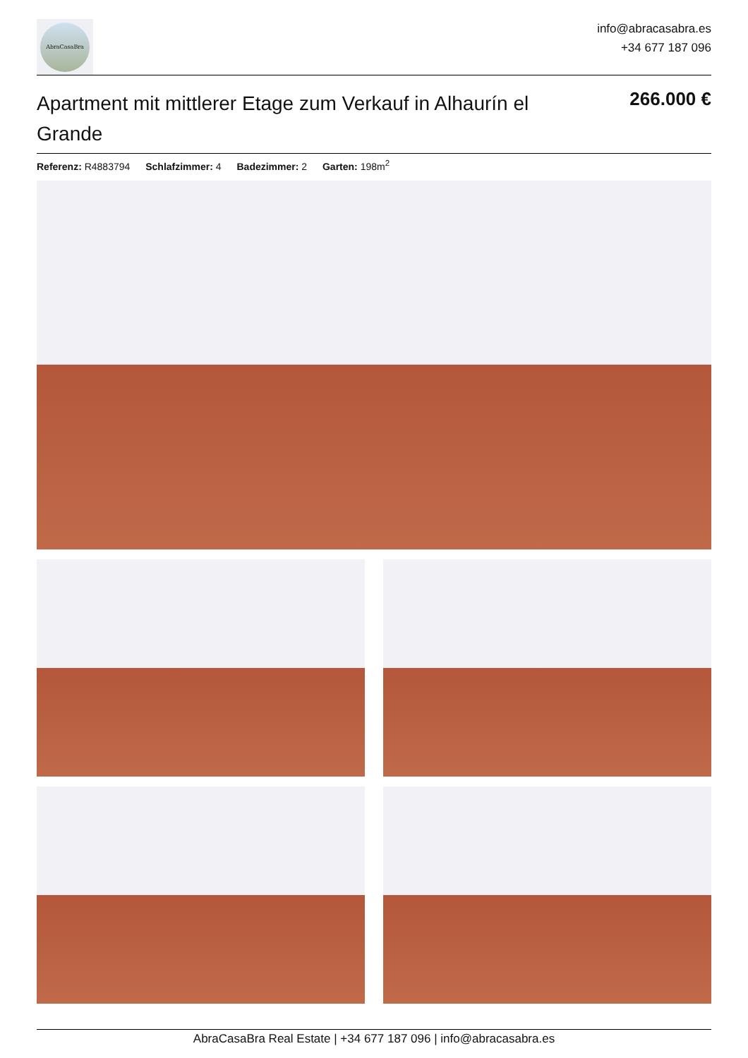AbraCasaBra
info@abracasabra.es
+34 677 187 096
Apartment mit mittlerer Etage zum Verkauf in Alhaurín el Grande
266.000 €
Referenz: R4883794 Schlafzimmer: 4 Badezimmer: 2 Garten: 198m<sup>2</sup>
AbraCasaBra Real Estate | +34 677 187 096 | info@abracasabra.es